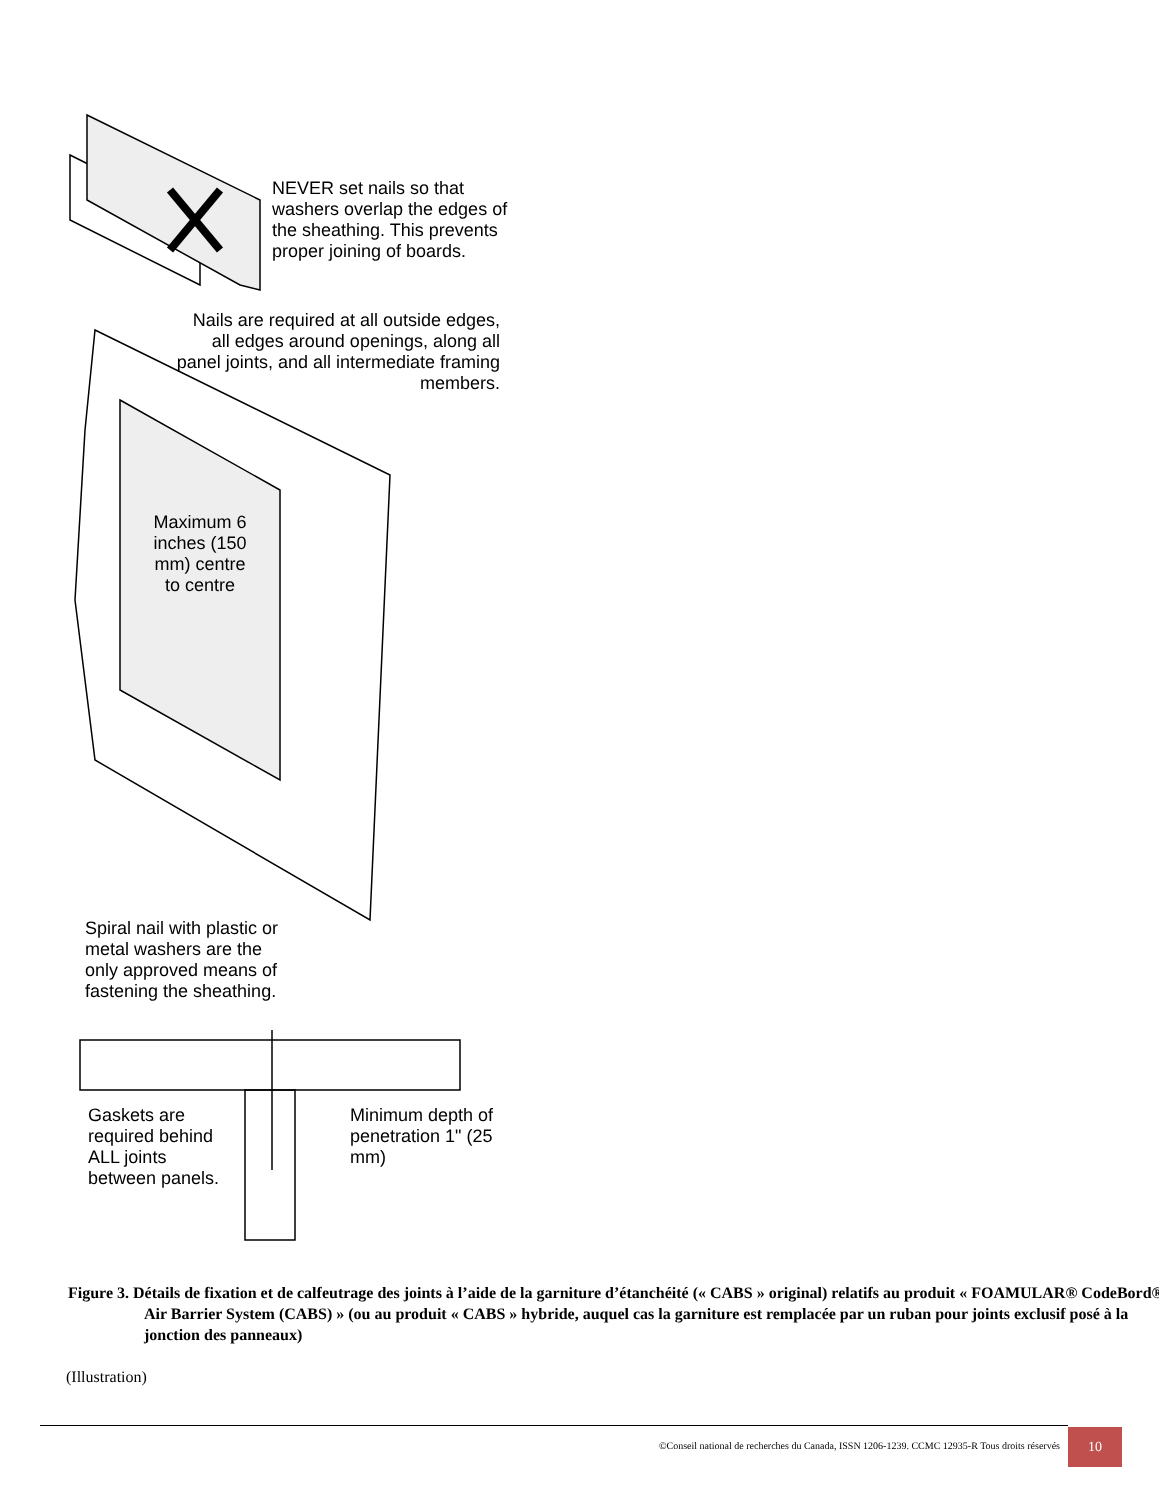NEVER set nails so that washers overlap the edges of the sheathing. This prevents proper joining of boards.
Nails are required at all outside edges, all edges around openings, along all panel joints, and all intermediate framing members.
Maximum 6 inches (150 mm) centre to centre
Spiral nail with plastic or metal washers are the only approved means of fastening the sheathing.
Gaskets are required behind ALL joints between panels.
Minimum depth of penetration 1" (25 mm)
Figure 3. Détails de fixation et de calfeutrage des joints à l’aide de la garniture d’étanchéité (« CABS » original) relatifs au produit « FOAMULAR® CodeBord® Air Barrier System (CABS) » (ou au produit « CABS » hybride, auquel cas la garniture est remplacée par un ruban pour joints exclusif posé à la jonction des panneaux)
(Illustration)
©Conseil national de recherches du Canada, ISSN 1206-1239. CCMC 12935-R Tous droits réservés
10